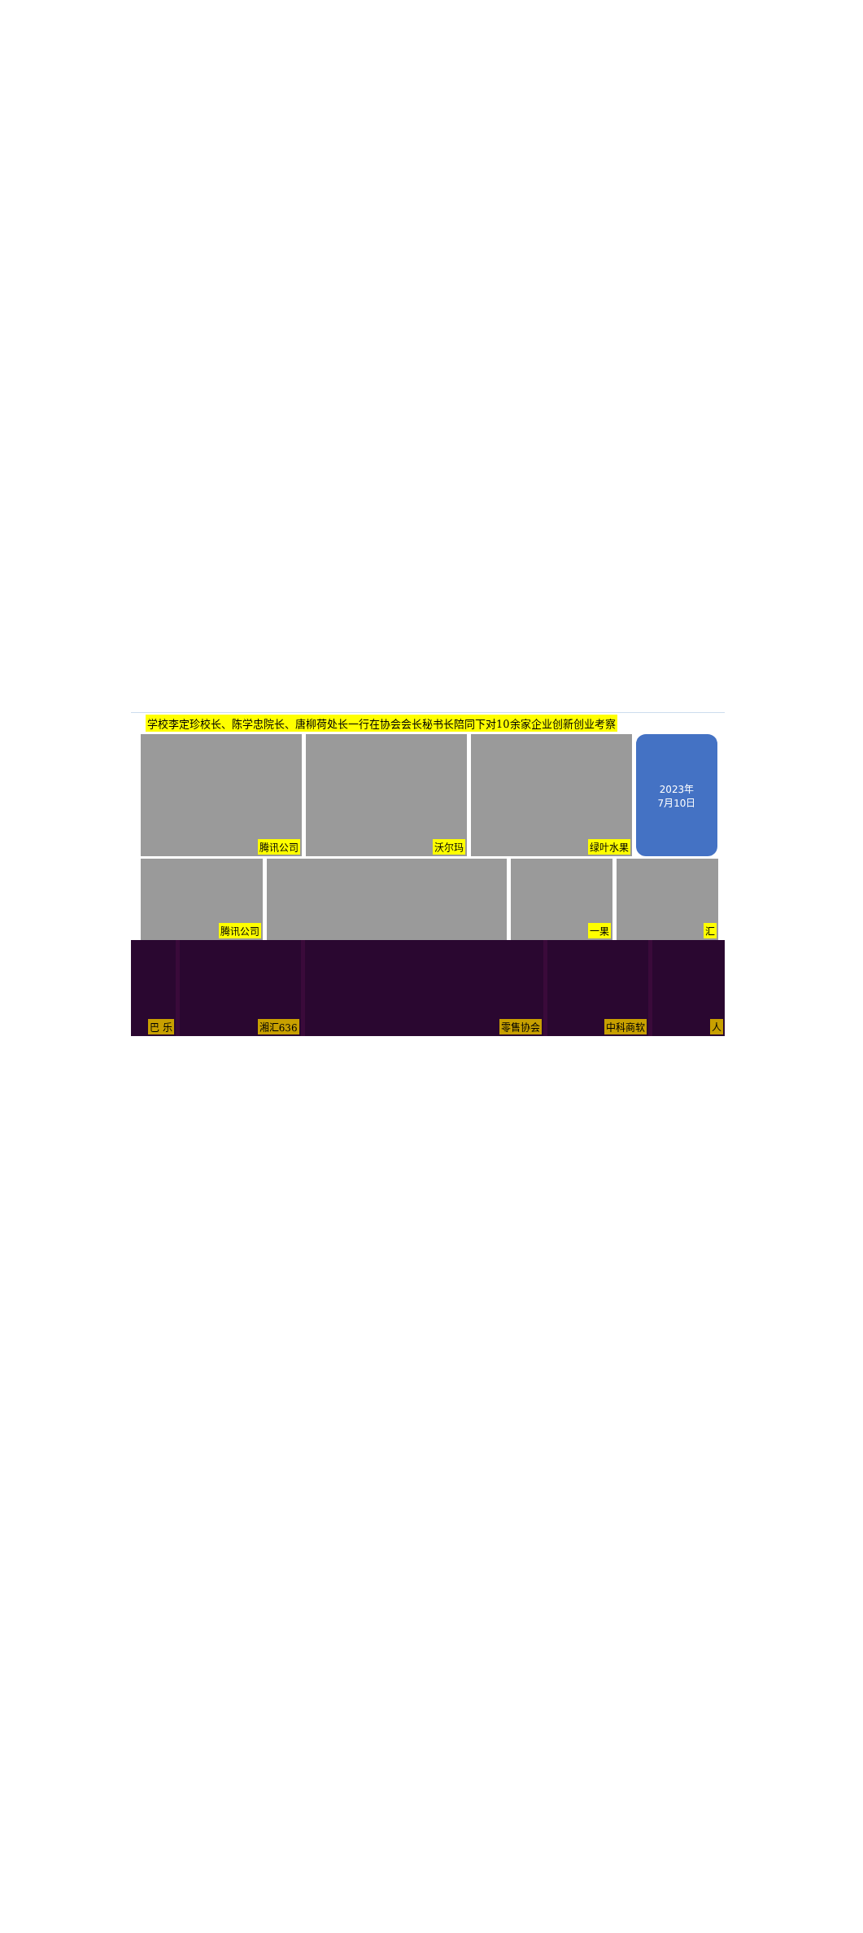学校李定珍校长、陈学忠院长、唐柳荷处长一行在协会会长秘书长陪同下对10余家企业创新创业考察
腾讯公司 沃尔玛 绿叶水果
2023年
7月10日
腾讯公司 一果 汇
巴 乐 湘汇636 零售协会 中科商软 人